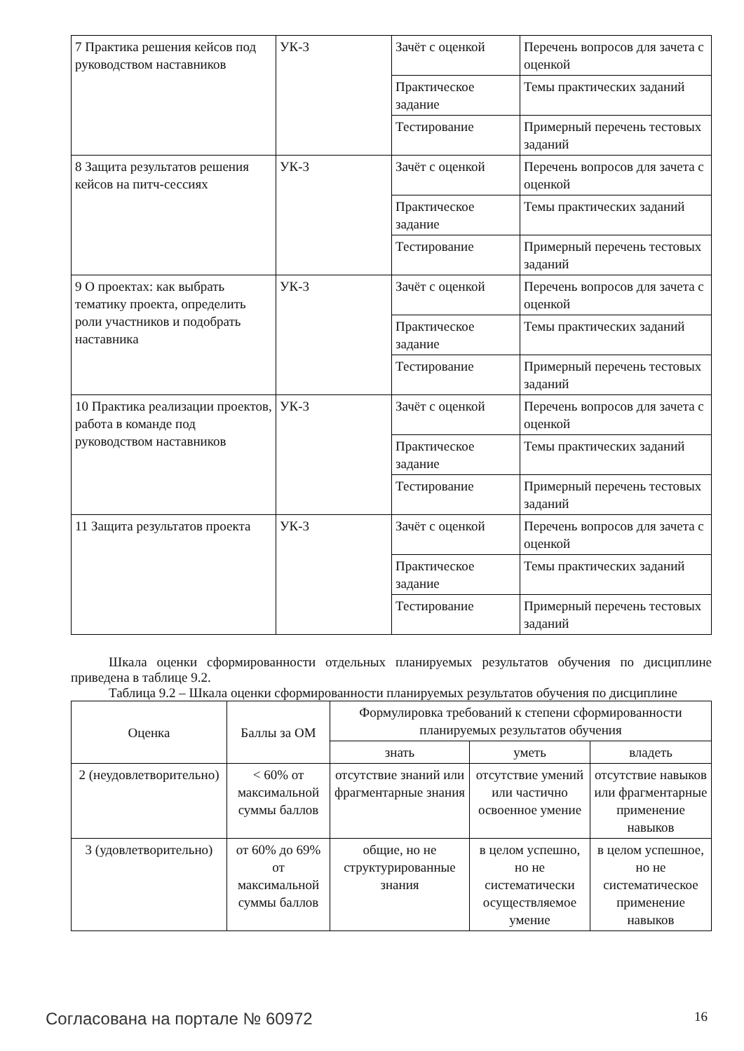| 7 Практика решения кейсов под руководством наставников | УК-3 | Зачёт с оценкой | Перечень вопросов для зачета с оценкой |
| | | Практическое задание | Темы практических заданий |
| | | Тестирование | Примерный перечень тестовых заданий |
| 8 Защита результатов решения кейсов на питч-сессиях | УК-3 | Зачёт с оценкой | Перечень вопросов для зачета с оценкой |
| | | Практическое задание | Темы практических заданий |
| | | Тестирование | Примерный перечень тестовых заданий |
| 9 О проектах: как выбрать тематику проекта, определить роли участников и подобрать наставника | УК-3 | Зачёт с оценкой | Перечень вопросов для зачета с оценкой |
| | | Практическое задание | Темы практических заданий |
| | | Тестирование | Примерный перечень тестовых заданий |
| 10 Практика реализации проектов, работа в команде под руководством наставников | УК-3 | Зачёт с оценкой | Перечень вопросов для зачета с оценкой |
| | | Практическое задание | Темы практических заданий |
| | | Тестирование | Примерный перечень тестовых заданий |
| 11 Защита результатов проекта | УК-3 | Зачёт с оценкой | Перечень вопросов для зачета с оценкой |
| | | Практическое задание | Темы практических заданий |
| | | Тестирование | Примерный перечень тестовых заданий |
Шкала оценки сформированности отдельных планируемых результатов обучения по дисциплине приведена в таблице 9.2.
Таблица 9.2 – Шкала оценки сформированности планируемых результатов обучения по дисциплине
| Оценка | Баллы за ОМ | Формулировка требований к степени сформированности планируемых результатов обучения | | |
| --- | --- | --- | --- | --- |
| | | знать | уметь | владеть |
| 2 (неудовлетворительно) | < 60% от максимальной суммы баллов | отсутствие знаний или фрагментарные знания | отсутствие умений или частично освоенное умение | отсутствие навыков или фрагментарные применение навыков |
| 3 (удовлетворительно) | от 60% до 69% от максимальной суммы баллов | общие, но не структурированные знания | в целом успешно, но не систематически осуществляемое умение | в целом успешное, но не систематическое применение навыков |
Согласована на портале № 60972 16